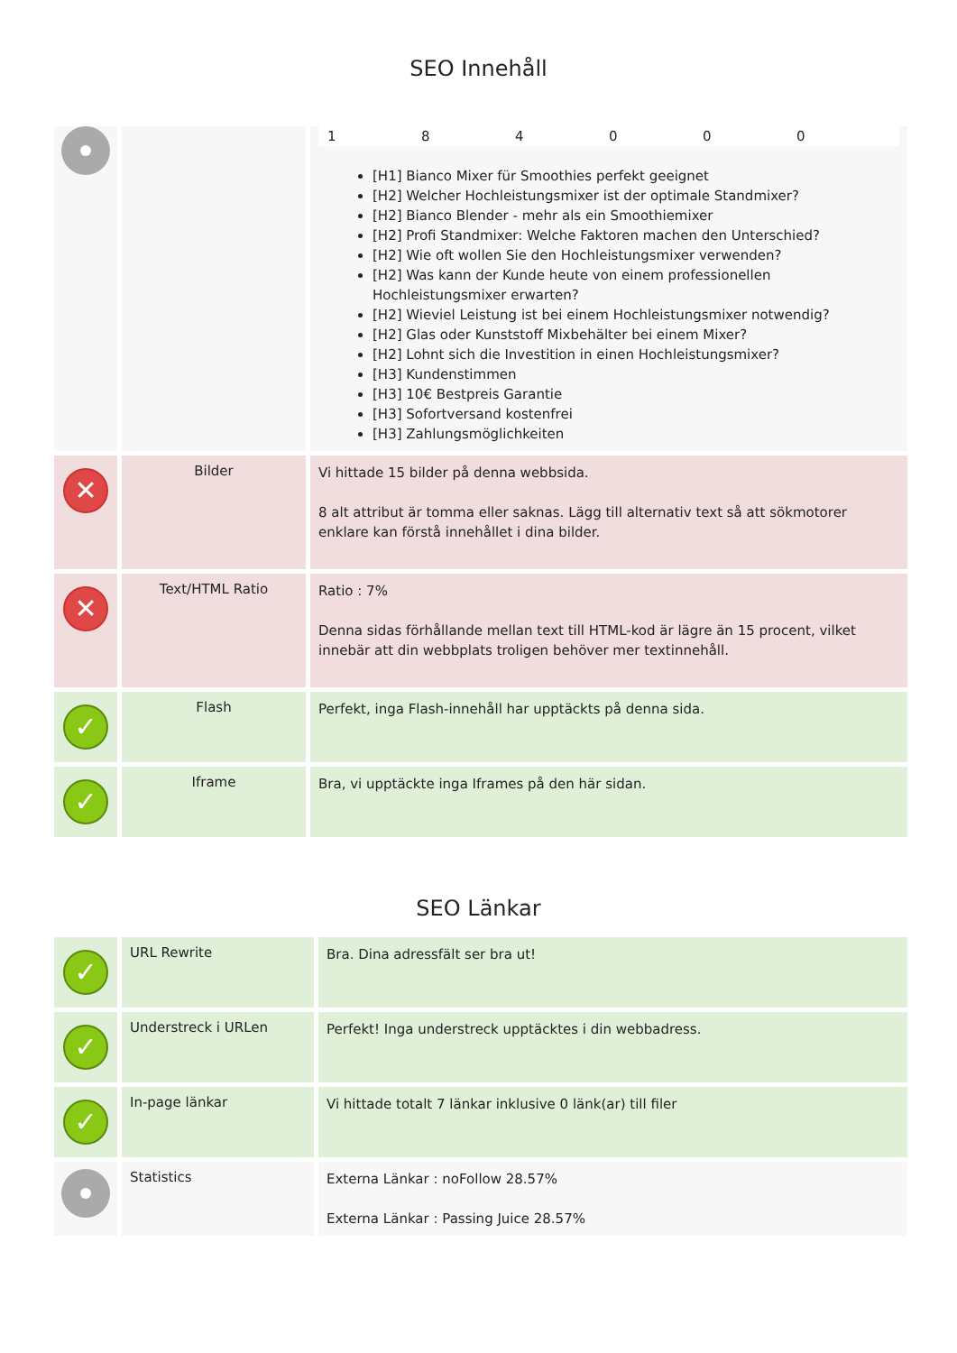SEO Innehåll
| | | 1 8 4 0 0 0 [H1] Bianco Mixer für Smoothies perfekt geeignet [H2] Welcher Hochleistungsmixer ist der optimale Standmixer? [H2] Bianco Blender - mehr als ein Smoothiemixer [H2] Profi Standmixer: Welche Faktoren machen den Unterschied? [H2] Wie oft wollen Sie den Hochleistungsmixer verwenden? [H2] Was kann der Kunde heute von einem professionellen Hochleistungsmixer erwarten? [H2] Wieviel Leistung ist bei einem Hochleistungsmixer notwendig? [H2] Glas oder Kunststoff Mixbehälter bei einem Mixer? [H2] Lohnt sich die Investition in einen Hochleistungsmixer? [H3] Kundenstimmen [H3] 10€ Bestpreis Garantie [H3] Sofortversand kostenfrei [H3] Zahlungsmöglichkeiten |
| ✕ | Bilder | Vi hittade 15 bilder på denna webbsida. 8 alt attribut är tomma eller saknas. Lägg till alternativ text så att sökmotorer enklare kan förstå innehållet i dina bilder. |
| ✕ | Text/HTML Ratio | Ratio : 7% Denna sidas förhållande mellan text till HTML-kod är lägre än 15 procent, vilket innebär att din webbplats troligen behöver mer textinnehåll. |
| ✓ | Flash | Perfekt, inga Flash-innehåll har upptäckts på denna sida. |
| ✓ | Iframe | Bra, vi upptäckte inga Iframes på den här sidan. |
SEO Länkar
| ✓ | URL Rewrite | Bra. Dina adressfält ser bra ut! |
| ✓ | Understreck i URLen | Perfekt! Inga understreck upptäcktes i din webbadress. |
| ✓ | In-page länkar | Vi hittade totalt 7 länkar inklusive 0 länk(ar) till filer |
| | Statistics | Externa Länkar : noFollow 28.57% Externa Länkar : Passing Juice 28.57% |